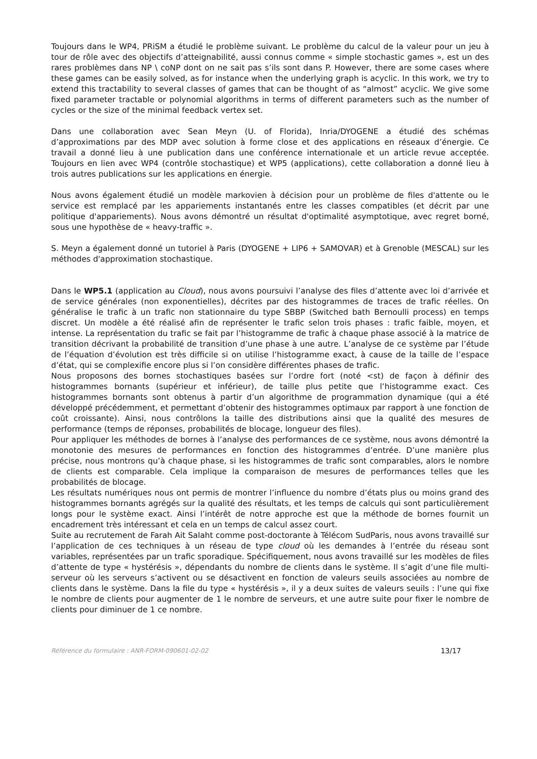Toujours dans le WP4, PRiSM a étudié le problème suivant. Le problème du calcul de la valeur pour un jeu à tour de rôle avec des objectifs d’atteignabilité, aussi connus comme « simple stochastic games », est un des rares problèmes dans NP \ coNP dont on ne sait pas s’ils sont dans P. However, there are some cases where these games can be easily solved, as for instance when the underlying graph is acyclic. In this work, we try to extend this tractability to several classes of games that can be thought of as “almost” acyclic. We give some fixed parameter tractable or polynomial algorithms in terms of different parameters such as the number of cycles or the size of the minimal feedback vertex set.
Dans une collaboration avec Sean Meyn (U. of Florida), Inria/DYOGENE a étudié des schémas d’approximations par des MDP avec solution à forme close et des applications en réseaux d’énergie. Ce travail a donné lieu à une publication dans une conférence internationale et un article revue acceptée. Toujours en lien avec WP4 (contrôle stochastique) et WP5 (applications), cette collaboration a donné lieu à trois autres publications sur les applications en énergie.
Nous avons également étudié un modèle markovien à décision pour un problème de files d'attente ou le service est remplacé par les appariements instantanés entre les classes compatibles (et décrit par une politique d'appariements). Nous avons démontré un résultat d'optimalité asymptotique, avec regret borné, sous une hypothèse de « heavy-traffic ».
S. Meyn a également donné un tutoriel à Paris (DYOGENE + LIP6 + SAMOVAR) et à Grenoble (MESCAL) sur les méthodes d'approximation stochastique.
Dans le WP5.1 (application au Cloud), nous avons poursuivi l’analyse des files d’attente avec loi d’arrivée et de service générales (non exponentielles), décrites par des histogrammes de traces de trafic réelles. On généralise le trafic à un trafic non stationnaire du type SBBP (Switched bath Bernoulli process) en temps discret. Un modèle a été réalisé afin de représenter le trafic selon trois phases : trafic faible, moyen, et intense. La représentation du trafic se fait par l’histogramme de trafic à chaque phase associé à la matrice de transition décrivant la probabilité de transition d’une phase à une autre. L’analyse de ce système par l’étude de l’équation d’évolution est très difficile si on utilise l’histogramme exact, à cause de la taille de l’espace d’état, qui se complexifie encore plus si l’on considère différentes phases de trafic.
Nous proposons des bornes stochastiques basées sur l’ordre fort (noté <st) de façon à définir des histogrammes bornants (supérieur et inférieur), de taille plus petite que l’histogramme exact. Ces histogrammes bornants sont obtenus à partir d’un algorithme de programmation dynamique (qui a été développé précédemment, et permettant d’obtenir des histogrammes optimaux par rapport à une fonction de coût croissante). Ainsi, nous contrôlons la taille des distributions ainsi que la qualité des mesures de performance (temps de réponses, probabilités de blocage, longueur des files).
Pour appliquer les méthodes de bornes à l’analyse des performances de ce système, nous avons démontré la monotonie des mesures de performances en fonction des histogrammes d’entrée. D’une manière plus précise, nous montrons qu’à chaque phase, si les histogrammes de trafic sont comparables, alors le nombre de clients est comparable. Cela implique la comparaison de mesures de performances telles que les probabilités de blocage.
Les résultats numériques nous ont permis de montrer l’influence du nombre d’états plus ou moins grand des histogrammes bornants agrégés sur la qualité des résultats, et les temps de calculs qui sont particulièrement longs pour le système exact. Ainsi l’intérêt de notre approche est que la méthode de bornes fournit un encadrement très intéressant et cela en un temps de calcul assez court.
Suite au recrutement de Farah Ait Salaht comme post-doctorante à Télécom SudParis, nous avons travaillé sur l’application de ces techniques à un réseau de type cloud où les demandes à l’entrée du réseau sont variables, représentées par un trafic sporadique. Spécifiquement, nous avons travaillé sur les modèles de files d’attente de type « hystérésis », dépendants du nombre de clients dans le système. Il s’agit d’une file multi-serveur où les serveurs s’activent ou se désactivent en fonction de valeurs seuils associées au nombre de clients dans le système. Dans la file du type « hystérésis », il y a deux suites de valeurs seuils : l’une qui fixe le nombre de clients pour augmenter de 1 le nombre de serveurs, et une autre suite pour fixer le nombre de clients pour diminuer de 1 ce nombre.
Référence du formulaire : ANR-FORM-090601-02-02 13/17